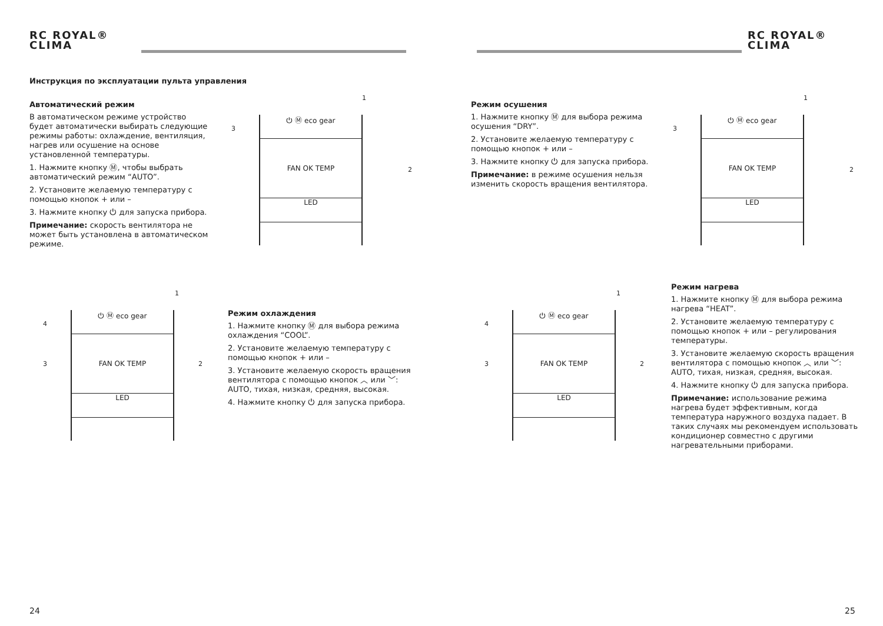RC ROYAL®
CLIMA
Инструкция по эксплуатации пульта управления
Автоматический режим
В автоматическом режиме устройство будет автоматически выбирать следующие режимы работы: охлаждение, вентиляция, нагрев или осушение на основе установленной температуры.
1. Нажмите кнопку Ⓜ, чтобы выбрать автоматический режим “AUTO”.
2. Установите желаемую температуру с помощью кнопок + или –
3. Нажмите кнопку ⏻ для запуска прибора.
Примечание: скорость вентилятора не может быть установлена в автоматическом режиме.
⏻ Ⓜ eco gear
FAN OK TEMP
LED
1
2
3
⏻ Ⓜ eco gear
FAN OK TEMP
LED
1
2 3
4
Режим охлаждения
1. Нажмите кнопку Ⓜ для выбора режима охлаждения “COOL”.
2. Установите желаемую температуру с помощью кнопок + или –
3. Установите желаемую скорость вращения вентилятора с помощью кнопок ︿ или ﹀: AUTO, тихая, низкая, средняя, высокая.
4. Нажмите кнопку ⏻ для запуска прибора.
24
RC ROYAL®
CLIMA
Режим осушения
1. Нажмите кнопку Ⓜ для выбора режима осушения “DRY”.
2. Установите желаемую температуру с помощью кнопок + или –
3. Нажмите кнопку ⏻ для запуска прибора.
Примечание: в режиме осушения нельзя изменить скорость вращения вентилятора.
⏻ Ⓜ eco gear
FAN OK TEMP
LED
1
2
3
⏻ Ⓜ eco gear
FAN OK TEMP
LED
1
2 3
4
Режим нагрева
1. Нажмите кнопку Ⓜ для выбора режима нагрева “HEAT”.
2. Установите желаемую температуру с помощью кнопок + или – регулирования температуры.
3. Установите желаемую скорость вращения вентилятора с помощью кнопок ︿ или ﹀: AUTO, тихая, низкая, средняя, высокая.
4. Нажмите кнопку ⏻ для запуска прибора.
Примечание: использование режима нагрева будет эффективным, когда температура наружного воздуха падает. В таких случаях мы рекомендуем использовать кондиционер совместно с другими нагревательными приборами.
25